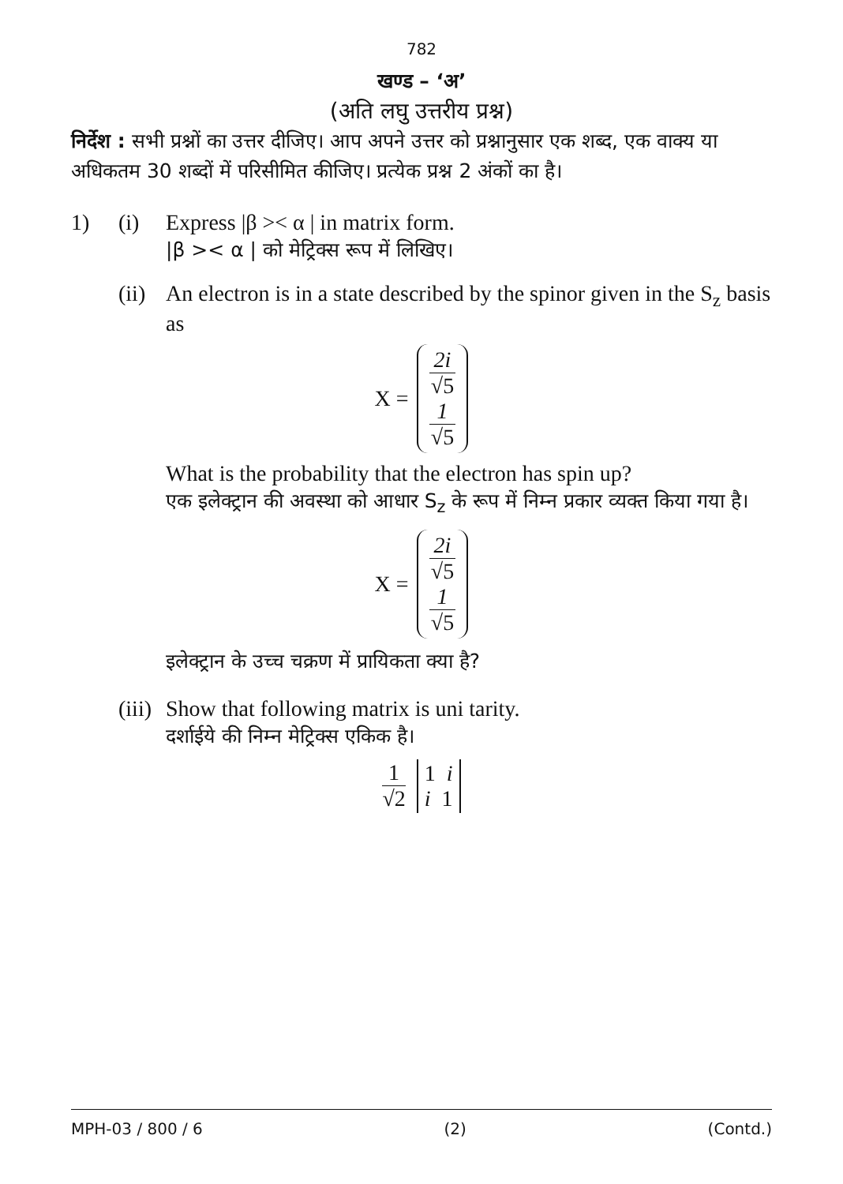782
खण्ड – ‘अ’
(अति लघु उत्तरीय प्रश्न)
निर्देश : सभी प्रश्नों का उत्तर दीजिए। आप अपने उत्तर को प्रश्नानुसार एक शब्द, एक वाक्य या अधिकतम 30 शब्दों में परिसीमित कीजिए। प्रत्येक प्रश्न 2 अंकों का है।
1) (i) Express |β >< α | in matrix form.
|β >< α | को मेट्रिक्स रूप में लिखिए।
(ii) An electron is in a state described by the spinor given in the S<sub>z</sub> basis as
X =
2i
√5
1
√5
What is the probability that the electron has spin up?
एक इलेक्ट्रान की अवस्था को आधार S<sub>z</sub> के रूप में निम्न प्रकार व्यक्त किया गया है।
X =
2i
√5
1
√5
इलेक्ट्रान के उच्च चक्रण में प्रायिकता क्या है?
(iii) Show that following matrix is uni tarity.
दर्शाईये की निम्न मेट्रिक्स एकिक है।
1
√2
1 i
i 1
MPH-03 / 800 / 6 (2) (Contd.)